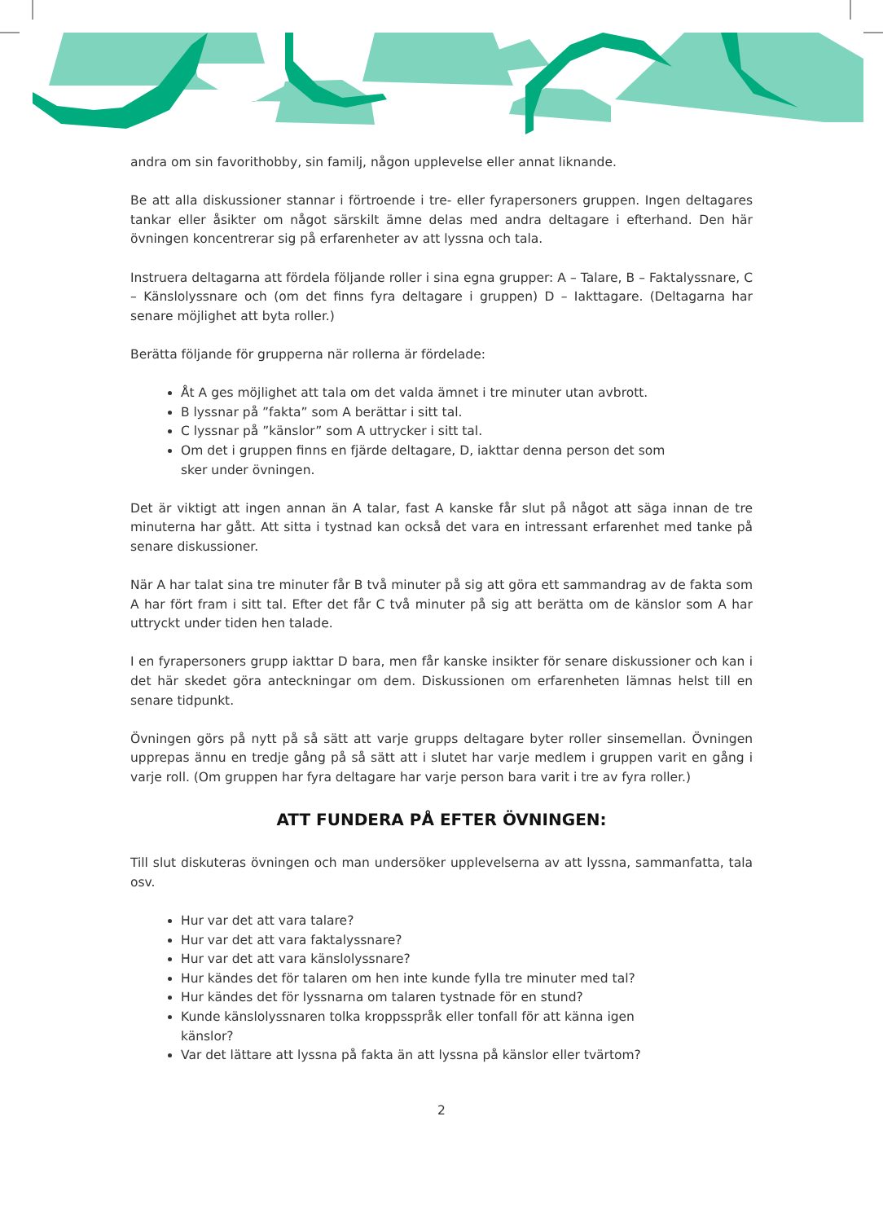andra om sin favorithobby, sin familj, någon upplevelse eller annat liknande.
Be att alla diskussioner stannar i förtroende i tre- eller fyrapersoners gruppen. Ingen deltagares tankar eller åsikter om något särskilt ämne delas med andra deltagare i efterhand. Den här övningen koncentrerar sig på erfarenheter av att lyssna och tala.
Instruera deltagarna att fördela följande roller i sina egna grupper: A – Talare, B – Faktalyssnare, C – Känslolyssnare och (om det finns fyra deltagare i gruppen) D – Iakttagare. (Deltagarna har senare möjlighet att byta roller.)
Berätta följande för grupperna när rollerna är fördelade:
Åt A ges möjlighet att tala om det valda ämnet i tre minuter utan avbrott.
B lyssnar på ”fakta” som A berättar i sitt tal.
C lyssnar på ”känslor” som A uttrycker i sitt tal.
Om det i gruppen finns en fjärde deltagare, D, iakttar denna person det som sker under övningen.
Det är viktigt att ingen annan än A talar, fast A kanske får slut på något att säga innan de tre minuterna har gått. Att sitta i tystnad kan också det vara en intressant erfarenhet med tanke på senare diskussioner.
När A har talat sina tre minuter får B två minuter på sig att göra ett sammandrag av de fakta som A har fört fram i sitt tal. Efter det får C två minuter på sig att berätta om de känslor som A har uttryckt under tiden hen talade.
I en fyrapersoners grupp iakttar D bara, men får kanske insikter för senare diskussioner och kan i det här skedet göra anteckningar om dem. Diskussionen om erfarenheten lämnas helst till en senare tidpunkt.
Övningen görs på nytt på så sätt att varje grupps deltagare byter roller sinsemellan. Övningen upprepas ännu en tredje gång på så sätt att i slutet har varje medlem i gruppen varit en gång i varje roll. (Om gruppen har fyra deltagare har varje person bara varit i tre av fyra roller.)
ATT FUNDERA PÅ EFTER ÖVNINGEN:
Till slut diskuteras övningen och man undersöker upplevelserna av att lyssna, sammanfatta, tala osv.
Hur var det att vara talare?
Hur var det att vara faktalyssnare?
Hur var det att vara känslolyssnare?
Hur kändes det för talaren om hen inte kunde fylla tre minuter med tal?
Hur kändes det för lyssnarna om talaren tystnade för en stund?
Kunde känslolyssnaren tolka kroppsspråk eller tonfall för att känna igen känslor?
Var det lättare att lyssna på fakta än att lyssna på känslor eller tvärtom?
2